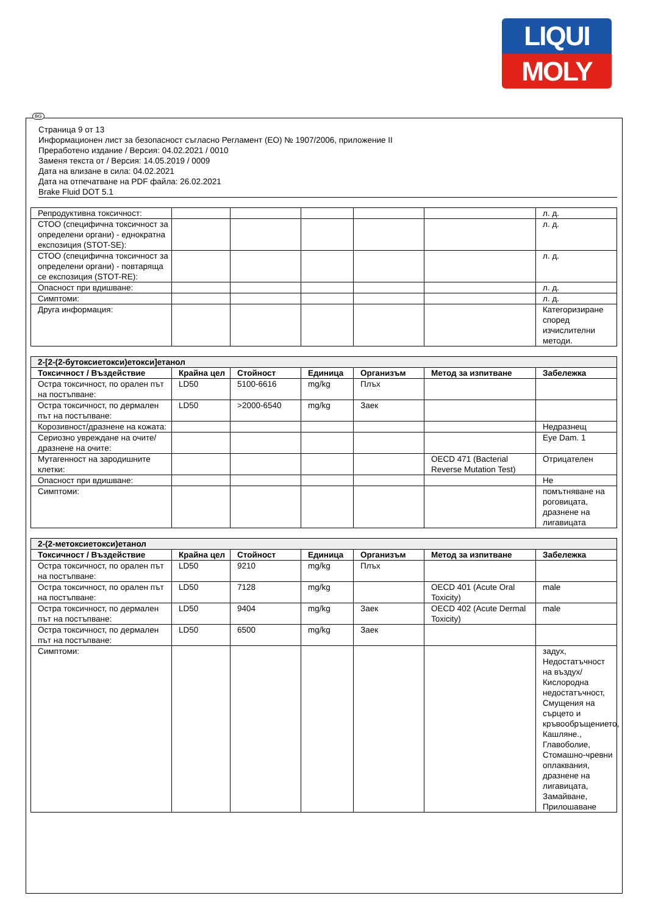LIQUI
MOLY
BG
Страница 9 от 13
Информационен лист за безопасност съгласно Регламент (ЕО) № 1907/2006, приложение II
Преработено издание / Версия: 04.02.2021 / 0010
Заменя текста от / Версия: 14.05.2019 / 0009
Дата на влизане в сила: 04.02.2021
Дата на отпечатване на PDF файла: 26.02.2021
Brake Fluid DOT 5.1
| Репродуктивна токсичност: | | | | | | л. д. |
| СТОО (специфична токсичност за определени органи) - еднократна експозиция (STOT-SE): | | | | | | л. д. |
| СТОО (специфична токсичност за определени органи) - повтаряща се експозиция (STOT-RE): | | | | | | л. д. |
| Опасност при вдишване: | | | | | | л. д. |
| Симптоми: | | | | | | л. д. |
| Друга информация: | | | | | | Категоризиране според изчислителни методи. |
| 2-[2-(2-бутоксиетокси)етокси]етанол | | | | | | |
| --- | --- | --- | --- | --- | --- | --- |
| Токсичност / Въздействие | Крайна цел | Стойност | Единица | Организъм | Метод за изпитване | Забележка |
| Остра токсичност, по орален път на постъпване: | LD50 | 5100-6616 | mg/kg | Плъх | | |
| Остра токсичност, по дермален път на постъпване: | LD50 | >2000-6540 | mg/kg | Заек | | |
| Корозивност/дразнене на кожата: | | | | | | Недразнещ |
| Сериозно увреждане на очите/дразнене на очите: | | | | | | Eye Dam. 1 |
| Мутагенност на зародишните клетки: | | | | | OECD 471 (Bacterial Reverse Mutation Test) | Отрицателен |
| Опасност при вдишване: | | | | | | Не |
| Симптоми: | | | | | | помътняване на роговицата, дразнене на лигавицата |
| 2-(2-метоксиетокси)етанол | | | | | | |
| --- | --- | --- | --- | --- | --- | --- |
| Токсичност / Въздействие | Крайна цел | Стойност | Единица | Организъм | Метод за изпитване | Забележка |
| Остра токсичност, по орален път на постъпване: | LD50 | 9210 | mg/kg | Плъх | | |
| Остра токсичност, по орален път на постъпване: | LD50 | 7128 | mg/kg | | OECD 401 (Acute Oral Toxicity) | male |
| Остра токсичност, по дермален път на постъпване: | LD50 | 9404 | mg/kg | Заек | OECD 402 (Acute Dermal Toxicity) | male |
| Остра токсичност, по дермален път на постъпване: | LD50 | 6500 | mg/kg | Заек | | |
| Симптоми: | | | | | | задух, Недостатъчност на въздух/Кислородна недостатъчност, Смущения на сърцето и кръвообръщението, Кашляне., Главоболие, Стомашно-чревни оплаквания, дразнене на лигавицата, Замайване, Прилошаване |